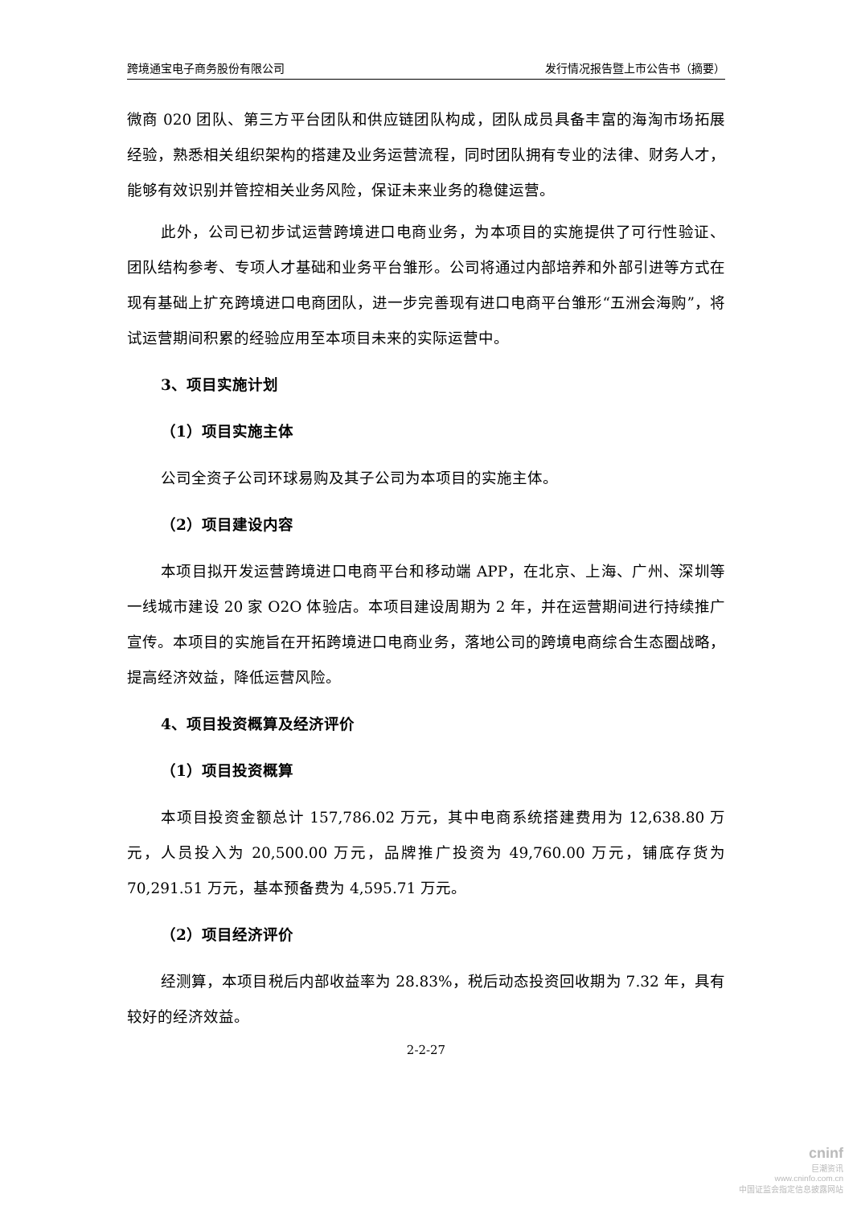跨境通宝电子商务股份有限公司 发行情况报告暨上市公告书（摘要）
微商 020 团队、第三方平台团队和供应链团队构成，团队成员具备丰富的海淘市场拓展经验，熟悉相关组织架构的搭建及业务运营流程，同时团队拥有专业的法律、财务人才，能够有效识别并管控相关业务风险，保证未来业务的稳健运营。
此外，公司已初步试运营跨境进口电商业务，为本项目的实施提供了可行性验证、团队结构参考、专项人才基础和业务平台雏形。公司将通过内部培养和外部引进等方式在现有基础上扩充跨境进口电商团队，进一步完善现有进口电商平台雏形“五洲会海购”，将试运营期间积累的经验应用至本项目未来的实际运营中。
3、项目实施计划
（1）项目实施主体
公司全资子公司环球易购及其子公司为本项目的实施主体。
（2）项目建设内容
本项目拟开发运营跨境进口电商平台和移动端 APP，在北京、上海、广州、深圳等一线城市建设 20 家 O2O 体验店。本项目建设周期为 2 年，并在运营期间进行持续推广宣传。本项目的实施旨在开拓跨境进口电商业务，落地公司的跨境电商综合生态圈战略，提高经济效益，降低运营风险。
4、项目投资概算及经济评价
（1）项目投资概算
本项目投资金额总计 157,786.02 万元，其中电商系统搭建费用为 12,638.80 万元，人员投入为 20,500.00 万元，品牌推广投资为 49,760.00 万元，铺底存货为 70,291.51 万元，基本预备费为 4,595.71 万元。
（2）项目经济评价
经测算，本项目税后内部收益率为 28.83%，税后动态投资回收期为 7.32 年，具有较好的经济效益。
2-2-27
cninf
巨潮资讯
www.cninfo.com.cn
中国证监会指定信息披露网站